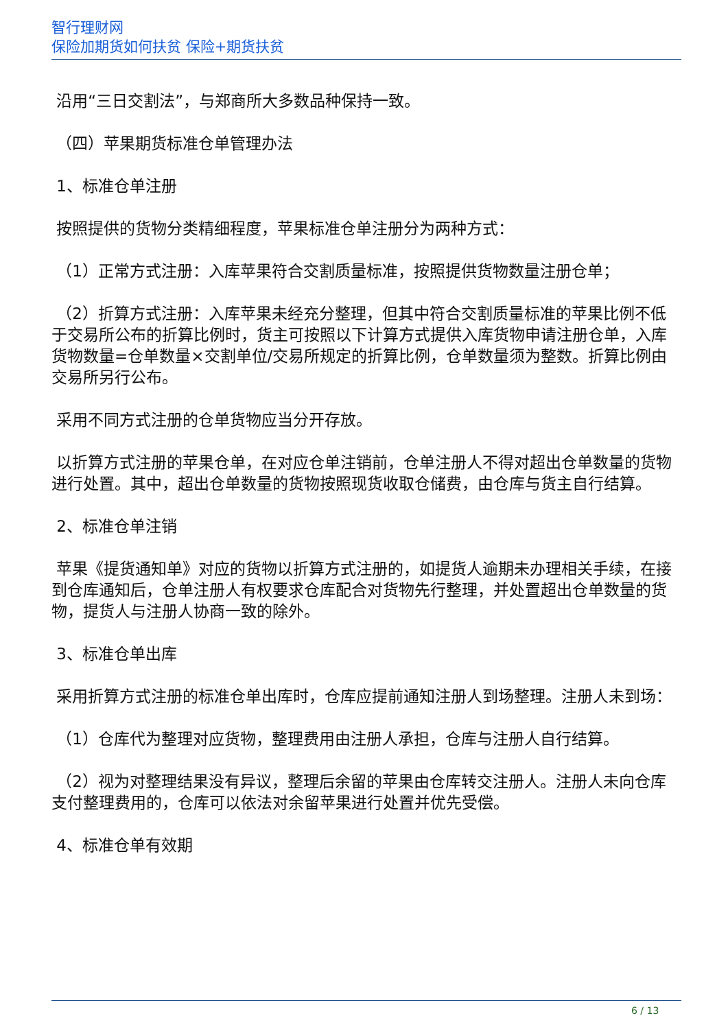智行理财网
保险加期货如何扶贫 保险+期货扶贫
沿用“三日交割法”，与郑商所大多数品种保持一致。
（四）苹果期货标准仓单管理办法
1、标准仓单注册
按照提供的货物分类精细程度，苹果标准仓单注册分为两种方式：
（1）正常方式注册：入库苹果符合交割质量标准，按照提供货物数量注册仓单；
（2）折算方式注册：入库苹果未经充分整理，但其中符合交割质量标准的苹果比例不低于交易所公布的折算比例时，货主可按照以下计算方式提供入库货物申请注册仓单，入库货物数量=仓单数量×交割单位/交易所规定的折算比例，仓单数量须为整数。折算比例由交易所另行公布。
采用不同方式注册的仓单货物应当分开存放。
以折算方式注册的苹果仓单，在对应仓单注销前，仓单注册人不得对超出仓单数量的货物进行处置。其中，超出仓单数量的货物按照现货收取仓储费，由仓库与货主自行结算。
2、标准仓单注销
苹果《提货通知单》对应的货物以折算方式注册的，如提货人逾期未办理相关手续，在接到仓库通知后，仓单注册人有权要求仓库配合对货物先行整理，并处置超出仓单数量的货物，提货人与注册人协商一致的除外。
3、标准仓单出库
采用折算方式注册的标准仓单出库时，仓库应提前通知注册人到场整理。注册人未到场：
（1）仓库代为整理对应货物，整理费用由注册人承担，仓库与注册人自行结算。
（2）视为对整理结果没有异议，整理后余留的苹果由仓库转交注册人。注册人未向仓库支付整理费用的，仓库可以依法对余留苹果进行处置并优先受偿。
4、标准仓单有效期
6 / 13